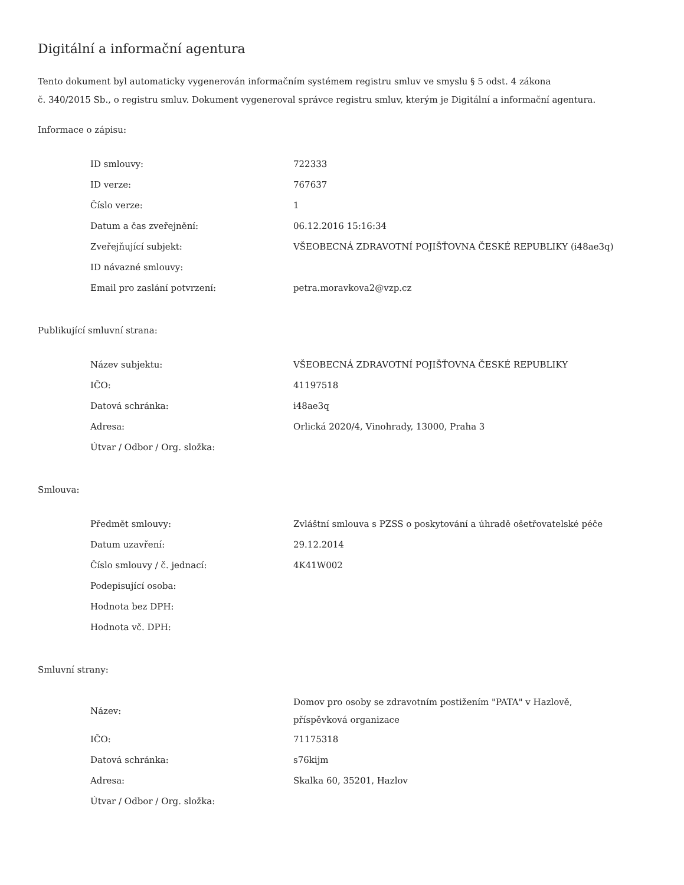Digitální a informační agentura
Tento dokument byl automaticky vygenerován informačním systémem registru smluv ve smyslu § 5 odst. 4 zákona
č. 340/2015 Sb., o registru smluv. Dokument vygeneroval správce registru smluv, kterým je Digitální a informační agentura.
Informace o zápisu:
| ID smlouvy: | 722333 |
| ID verze: | 767637 |
| Číslo verze: | 1 |
| Datum a čas zveřejnění: | 06.12.2016 15:16:34 |
| Zveřejňující subjekt: | VŠEOBECNÁ ZDRAVOTNÍ POJIŠŤOVNA ČESKÉ REPUBLIKY (i48ae3q) |
| ID návazné smlouvy: | |
| Email pro zaslání potvrzení: | petra.moravkova2@vzp.cz |
Publikující smluvní strana:
| Název subjektu: | VŠEOBECNÁ ZDRAVOTNÍ POJIŠŤOVNA ČESKÉ REPUBLIKY |
| IČO: | 41197518 |
| Datová schránka: | i48ae3q |
| Adresa: | Orlická 2020/4, Vinohrady, 13000, Praha 3 |
| Útvar / Odbor / Org. složka: | |
Smlouva:
| Předmět smlouvy: | Zvláštní smlouva s PZSS o poskytování a úhradě ošetřovatelské péče |
| Datum uzavření: | 29.12.2014 |
| Číslo smlouvy / č. jednací: | 4K41W002 |
| Podepisující osoba: | |
| Hodnota bez DPH: | |
| Hodnota vč. DPH: | |
Smluvní strany:
| Název: | Domov pro osoby se zdravotním postižením "PATA" v Hazlově, příspěvková organizace |
| IČO: | 71175318 |
| Datová schránka: | s76kijm |
| Adresa: | Skalka 60, 35201, Hazlov |
| Útvar / Odbor / Org. složka: | |